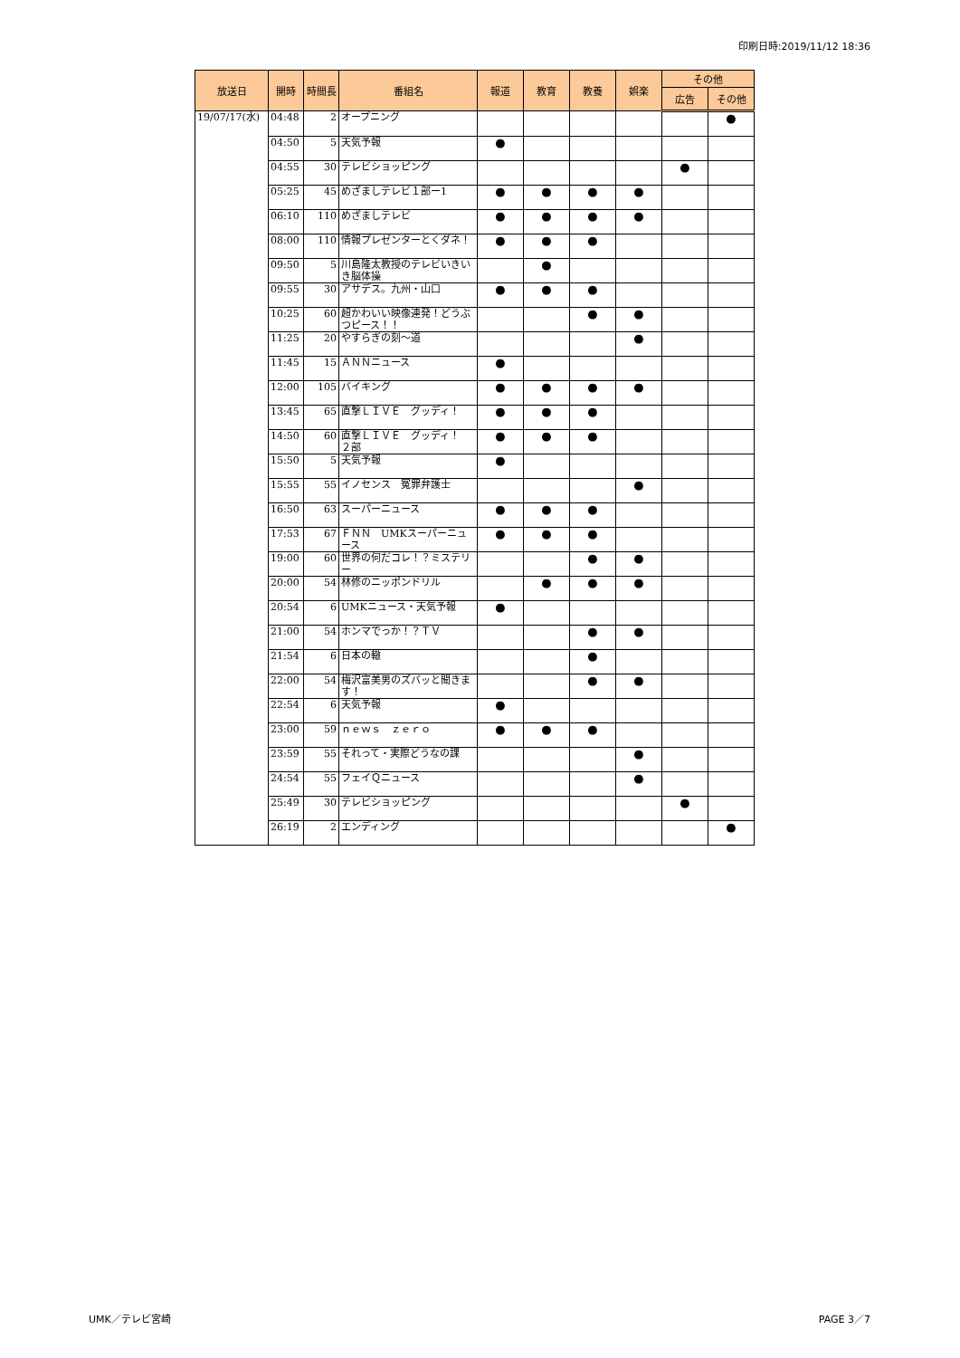印刷日時:2019/11/12 18:36
| 放送日 | 開時 | 時間長 | 番組名 | 報道 | 教育 | 教養 | 娯楽 | その他 | |
| --- | --- | --- | --- | --- | --- | --- | --- | --- | --- |
| | | | | | | | | 広告 | その他 |
| 19/07/17(水) | 04:48 | 2 | オープニング | | | | | | ● |
| | 04:50 | 5 | 天気予報 | ● | | | | | |
| | 04:55 | 30 | テレビショッピング | | | | | ● | |
| | 05:25 | 45 | めざましテレビ１部ー1 | ● | ● | ● | ● | | |
| | 06:10 | 110 | めざましテレビ | ● | ● | ● | ● | | |
| | 08:00 | 110 | 情報プレゼンターとくダネ！ | ● | ● | ● | | | |
| | 09:50 | 5 | 川島隆太教授のテレビいきいき脳体操 | | ● | | | | |
| | 09:55 | 30 | アサデス。九州・山口 | ● | ● | ● | | | |
| | 10:25 | 60 | 超かわいい映像連発！どうぶつピース！！ | | | ● | ● | | |
| | 11:25 | 20 | やすらぎの刻～道 | | | | ● | | |
| | 11:45 | 15 | ＡＮＮニュース | ● | | | | | |
| | 12:00 | 105 | バイキング | ● | ● | ● | ● | | |
| | 13:45 | 65 | 直撃ＬＩＶＥ グッディ！ | ● | ● | ● | | | |
| | 14:50 | 60 | 直撃ＬＩＶＥ グッディ！ ２部 | ● | ● | ● | | | |
| | 15:50 | 5 | 天気予報 | ● | | | | | |
| | 15:55 | 55 | イノセンス 冤罪弁護士 | | | | ● | | |
| | 16:50 | 63 | スーパーニュース | ● | ● | ● | | | |
| | 17:53 | 67 | ＦＮＮ UMKスーパーニュース | ● | ● | ● | | | |
| | 19:00 | 60 | 世界の何だコレ！？ミステリー | | | ● | ● | | |
| | 20:00 | 54 | 林修のニッポンドリル | | ● | ● | ● | | |
| | 20:54 | 6 | UMKニュース・天気予報 | ● | | | | | |
| | 21:00 | 54 | ホンマでっか！？ＴＶ | | | ● | ● | | |
| | 21:54 | 6 | 日本の轍 | | | ● | | | |
| | 22:00 | 54 | 梅沢富美男のズバッと聞きます！ | | | ● | ● | | |
| | 22:54 | 6 | 天気予報 | ● | | | | | |
| | 23:00 | 59 | ｎｅｗｓ ｚｅｒｏ | ● | ● | ● | | | |
| | 23:59 | 55 | それって・実際どうなの課 | | | | ● | | |
| | 24:54 | 55 | フェイＱニュース | | | | ● | | |
| | 25:49 | 30 | テレビショッピング | | | | | ● | |
| | 26:19 | 2 | エンディング | | | | | | ● |
UMK／テレビ宮崎 PAGE 3／7